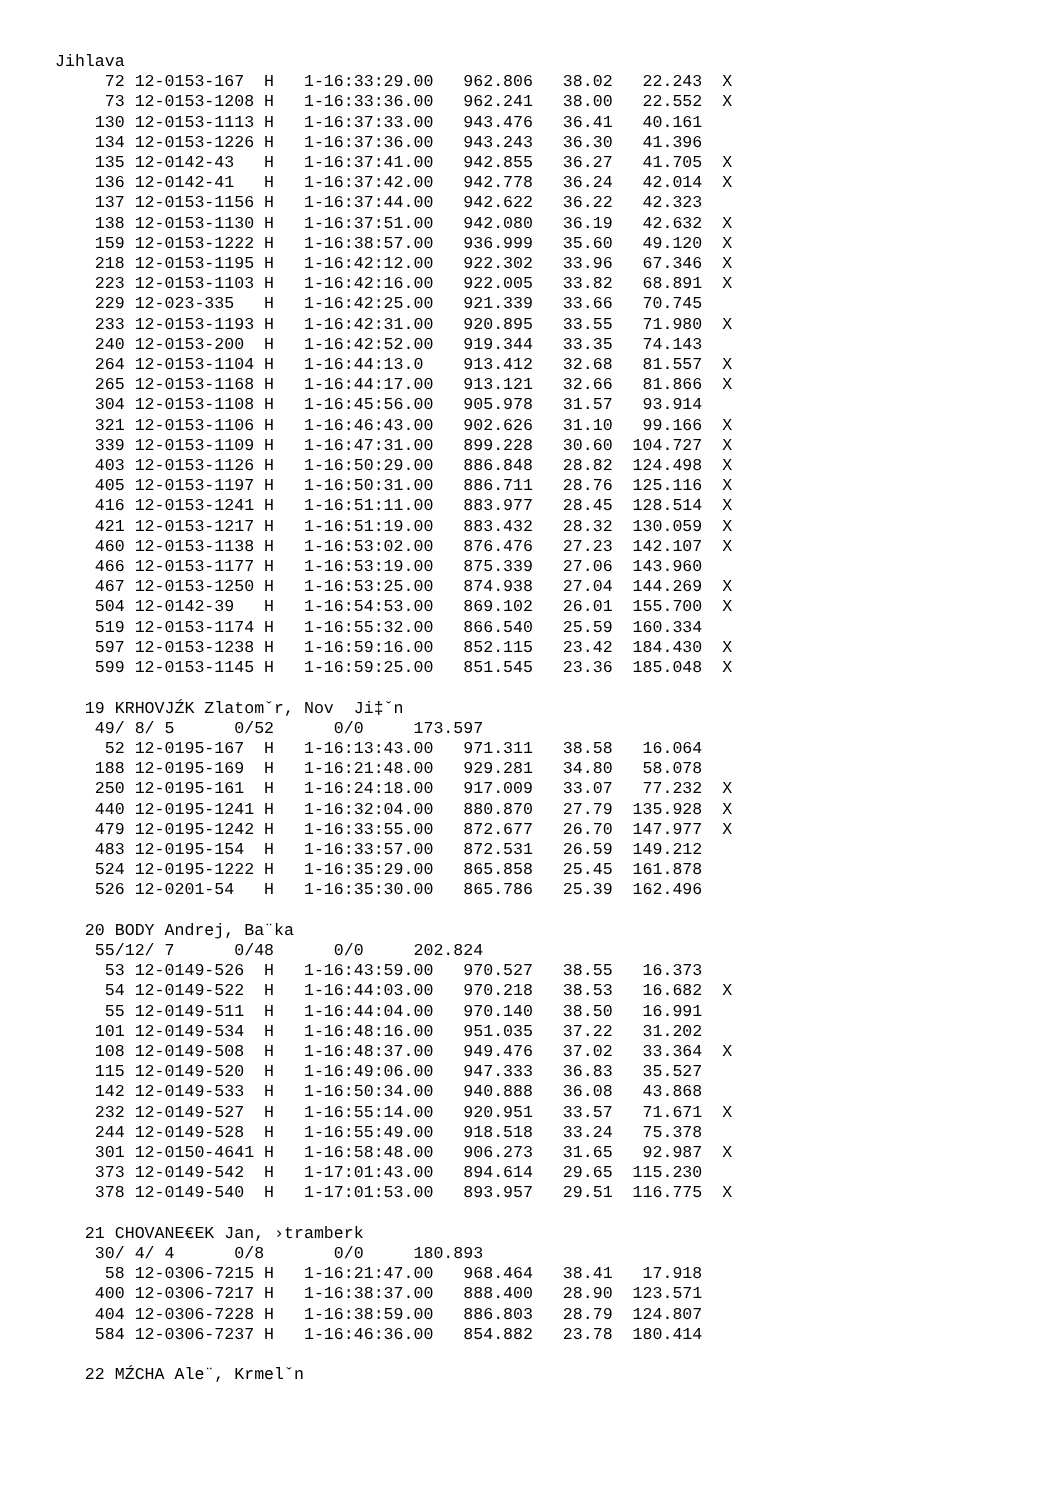Jihlava
     72 12-0153-167  H   1-16:33:29.00   962.806   38.02   22.243  X
     73 12-0153-1208 H   1-16:33:36.00   962.241   38.00   22.552  X
    130 12-0153-1113 H   1-16:37:33.00   943.476   36.41   40.161
    134 12-0153-1226 H   1-16:37:36.00   943.243   36.30   41.396
    135 12-0142-43   H   1-16:37:41.00   942.855   36.27   41.705  X
    136 12-0142-41   H   1-16:37:42.00   942.778   36.24   42.014  X
    137 12-0153-1156 H   1-16:37:44.00   942.622   36.22   42.323
    138 12-0153-1130 H   1-16:37:51.00   942.080   36.19   42.632  X
    159 12-0153-1222 H   1-16:38:57.00   936.999   35.60   49.120  X
    218 12-0153-1195 H   1-16:42:12.00   922.302   33.96   67.346  X
    223 12-0153-1103 H   1-16:42:16.00   922.005   33.82   68.891  X
    229 12-023-335   H   1-16:42:25.00   921.339   33.66   70.745
    233 12-0153-1193 H   1-16:42:31.00   920.895   33.55   71.980  X
    240 12-0153-200  H   1-16:42:52.00   919.344   33.35   74.143
    264 12-0153-1104 H   1-16:44:13.0    913.412   32.68   81.557  X
    265 12-0153-1168 H   1-16:44:17.00   913.121   32.66   81.866  X
    304 12-0153-1108 H   1-16:45:56.00   905.978   31.57   93.914
    321 12-0153-1106 H   1-16:46:43.00   902.626   31.10   99.166  X
    339 12-0153-1109 H   1-16:47:31.00   899.228   30.60  104.727  X
    403 12-0153-1126 H   1-16:50:29.00   886.848   28.82  124.498  X
    405 12-0153-1197 H   1-16:50:31.00   886.711   28.76  125.116  X
    416 12-0153-1241 H   1-16:51:11.00   883.977   28.45  128.514  X
    421 12-0153-1217 H   1-16:51:19.00   883.432   28.32  130.059  X
    460 12-0153-1138 H   1-16:53:02.00   876.476   27.23  142.107  X
    466 12-0153-1177 H   1-16:53:19.00   875.339   27.06  143.960
    467 12-0153-1250 H   1-16:53:25.00   874.938   27.04  144.269  X
    504 12-0142-39   H   1-16:54:53.00   869.102   26.01  155.700  X
    519 12-0153-1174 H   1-16:55:32.00   866.540   25.59  160.334
    597 12-0153-1238 H   1-16:59:16.00   852.115   23.42  184.430  X
    599 12-0153-1145 H   1-16:59:25.00   851.545   23.36  185.048  X

   19 KRHOVJŹK Zlatomˇr, Nov  Ji‡ˇn
    49/ 8/ 5      0/52      0/0     173.597
     52 12-0195-167  H   1-16:13:43.00   971.311   38.58   16.064
    188 12-0195-169  H   1-16:21:48.00   929.281   34.80   58.078
    250 12-0195-161  H   1-16:24:18.00   917.009   33.07   77.232  X
    440 12-0195-1241 H   1-16:32:04.00   880.870   27.79  135.928  X
    479 12-0195-1242 H   1-16:33:55.00   872.677   26.70  147.977  X
    483 12-0195-154  H   1-16:33:57.00   872.531   26.59  149.212
    524 12-0195-1222 H   1-16:35:29.00   865.858   25.45  161.878
    526 12-0201-54   H   1-16:35:30.00   865.786   25.39  162.496

   20 BODY Andrej, Ba¨ka
    55/12/ 7      0/48      0/0     202.824
     53 12-0149-526  H   1-16:43:59.00   970.527   38.55   16.373
     54 12-0149-522  H   1-16:44:03.00   970.218   38.53   16.682  X
     55 12-0149-511  H   1-16:44:04.00   970.140   38.50   16.991
    101 12-0149-534  H   1-16:48:16.00   951.035   37.22   31.202
    108 12-0149-508  H   1-16:48:37.00   949.476   37.02   33.364  X
    115 12-0149-520  H   1-16:49:06.00   947.333   36.83   35.527
    142 12-0149-533  H   1-16:50:34.00   940.888   36.08   43.868
    232 12-0149-527  H   1-16:55:14.00   920.951   33.57   71.671  X
    244 12-0149-528  H   1-16:55:49.00   918.518   33.24   75.378
    301 12-0150-4641 H   1-16:58:48.00   906.273   31.65   92.987  X
    373 12-0149-542  H   1-17:01:43.00   894.614   29.65  115.230
    378 12-0149-540  H   1-17:01:53.00   893.957   29.51  116.775  X

   21 CHOVANE€EK Jan, ›tramberk
    30/ 4/ 4      0/8       0/0     180.893
     58 12-0306-7215 H   1-16:21:47.00   968.464   38.41   17.918
    400 12-0306-7217 H   1-16:38:37.00   888.400   28.90  123.571
    404 12-0306-7228 H   1-16:38:59.00   886.803   28.79  124.807
    584 12-0306-7237 H   1-16:46:36.00   854.882   23.78  180.414

   22 MŹCHA Ale¨, Krmelˇn